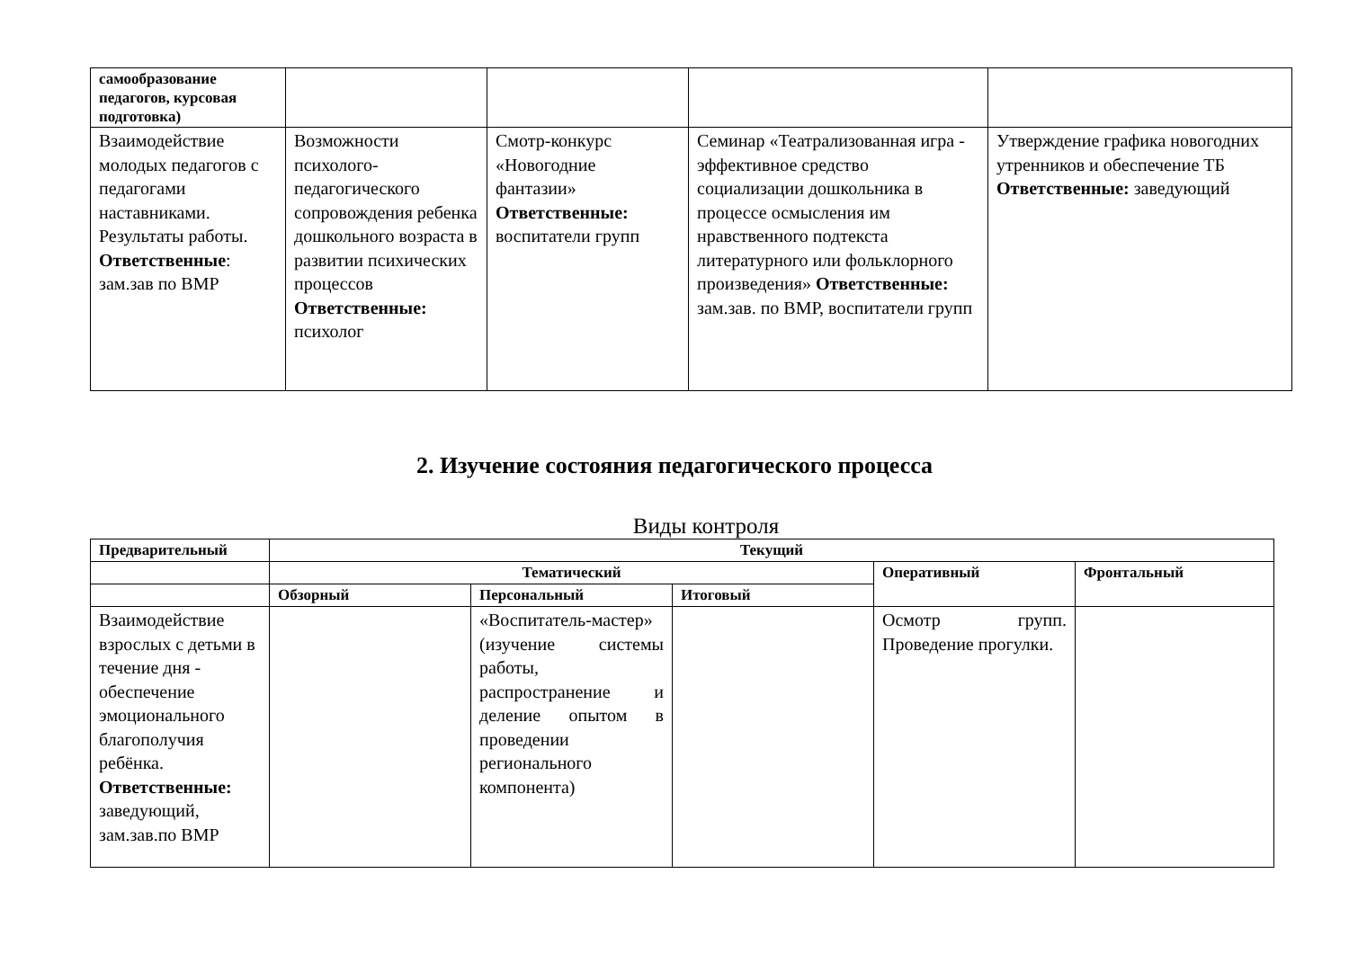| самообразование педагогов, курсовая подготовка) | | | | |
| Взаимодействие молодых педагогов с педагогами наставниками. Результаты работы. Ответственные : зам.зав по ВМР | Возможности психолого-педагогического сопровождения ребенка дошкольного возраста в развитии психических процессов Ответственные: психолог | Смотр-конкурс «Новогодние фантазии» Ответственные: воспитатели групп | Семинар «Театрализованная игра - эффективное средство социализации дошкольника в процессе осмысления им нравственного подтекста литературного или фольклорного произведения» Ответственные: зам.зав. по ВМР, воспитатели групп | Утверждение графика новогодних утренников и обеспечение ТБ Ответственные: заведующий |
2. Изучение состояния педагогического процесса
Виды контроля
| Предварительный | Текущий | | | | |
| --- | --- | --- | --- | --- | --- |
| | Тематический | | | Оперативный | Фронтальный |
| | Обзорный | Персональный | Итоговый | | |
| Взаимодействие взрослых с детьми в течение дня - обеспечение эмоционального благополучия ребёнка. Ответственные: заведующий, зам.зав.по ВМР | | «Воспитатель-мастер» (изучение системы работы, распространение и деление опытом в проведении регионального компонента) | | Осмотр групп. Проведение прогулки. | |